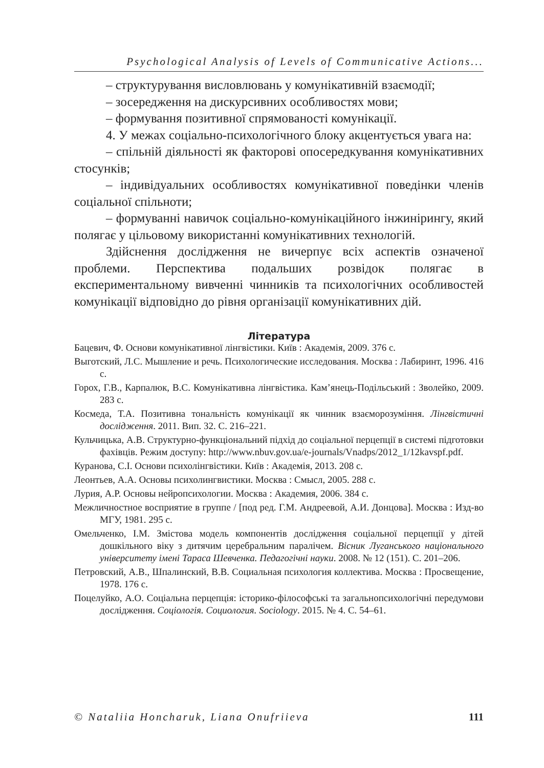Psychological Analysis of Levels of Communicative Actions...
– структурування висловлювань у комунікативній взаємодії;
– зосередження на дискурсивних особливостях мови;
– формування позитивної спрямованості комунікації.
4. У межах соціально-психологічного блоку акцентується увага на:
– спільній діяльності як факторові опосередкування комунікативних стосунків;
– індивідуальних особливостях комунікативної поведінки членів соціальної спільноти;
– формуванні навичок соціально-комунікаційного інжинірингу, який полягає у цільовому використанні комунікативних технологій.
Здійснення дослідження не вичерпує всіх аспектів означеної проблеми. Перспектива подальших розвідок полягає в експериментальному вивченні чинників та психологічних особливостей комунікації відповідно до рівня організації комунікативних дій.
Література
Бацевич, Ф. Основи комунікативної лінгвістики. Київ : Академія, 2009. 376 с.
Выготский, Л.С. Мышление и речь. Психологические исследования. Москва : Лабиринт, 1996. 416 с.
Горох, Г.В., Карпалюк, В.С. Комунікативна лінгвістика. Кам’янець-Подільський : Зволейко, 2009. 283 с.
Космеда, Т.А. Позитивна тональність комунікації як чинник взаєморозуміння. Лінгвістичні дослідження. 2011. Вип. 32. С. 216–221.
Кульчицька, А.В. Структурно-функціональний підхід до соціальної перцепції в системі підготовки фахівців. Режим доступу: http://www.nbuv.gov.ua/e-journals/Vnadps/2012_1/12kavspf.pdf.
Куранова, С.І. Основи психолінгвістики. Київ : Академія, 2013. 208 с.
Леонтьев, А.А. Основы психолингвистики. Москва : Смысл, 2005. 288 с.
Лурия, А.Р. Основы нейропсихологии. Москва : Академия, 2006. 384 с.
Межличностное восприятие в группе / [под ред. Г.М. Андреевой, А.И. Донцова]. Москва : Изд-во МГУ, 1981. 295 с.
Омельченко, І.М. Змістова модель компонентів дослідження соціальної перцепції у дітей дошкільного віку з дитячим церебральним паралічем. Вісник Луганського національного університету імені Тараса Шевченка. Педагогічні науки. 2008. № 12 (151). С. 201–206.
Петровский, А.В., Шпалинский, В.В. Социальная психология коллектива. Москва : Просвещение, 1978. 176 с.
Поцелуйко, А.О. Соціальна перцепція: історико-філософські та загальнопсихологічні передумови дослідження. Соціологія. Социология. Sociology. 2015. № 4. С. 54–61.
© Nataliia Honcharuk, Liana Onufriieva 111